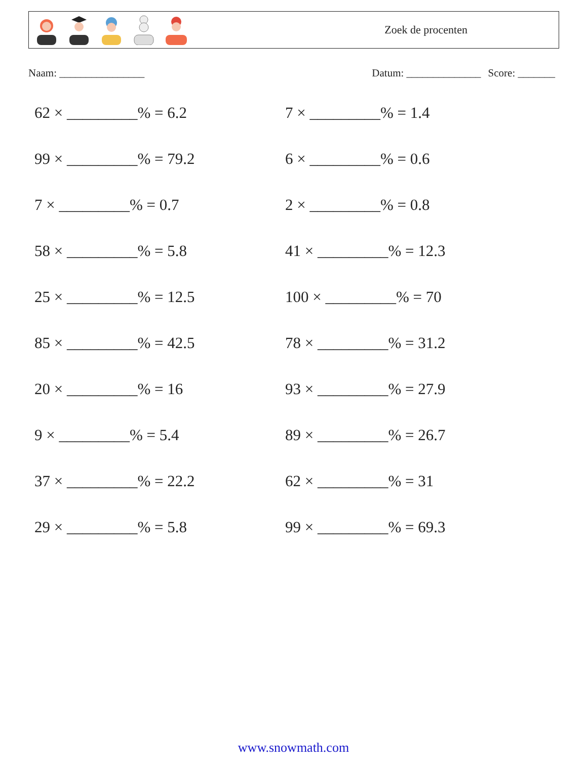Zoek de procenten
Naam: ________________ Datum: ______________ Score: _______
62 × _________% = 6.2
7 × _________% = 1.4
99 × _________% = 79.2
6 × _________% = 0.6
7 × _________% = 0.7
2 × _________% = 0.8
58 × _________% = 5.8
41 × _________% = 12.3
25 × _________% = 12.5
100 × _________% = 70
85 × _________% = 42.5
78 × _________% = 31.2
20 × _________% = 16
93 × _________% = 27.9
9 × _________% = 5.4
89 × _________% = 26.7
37 × _________% = 22.2
62 × _________% = 31
29 × _________% = 5.8
99 × _________% = 69.3
www.snowmath.com